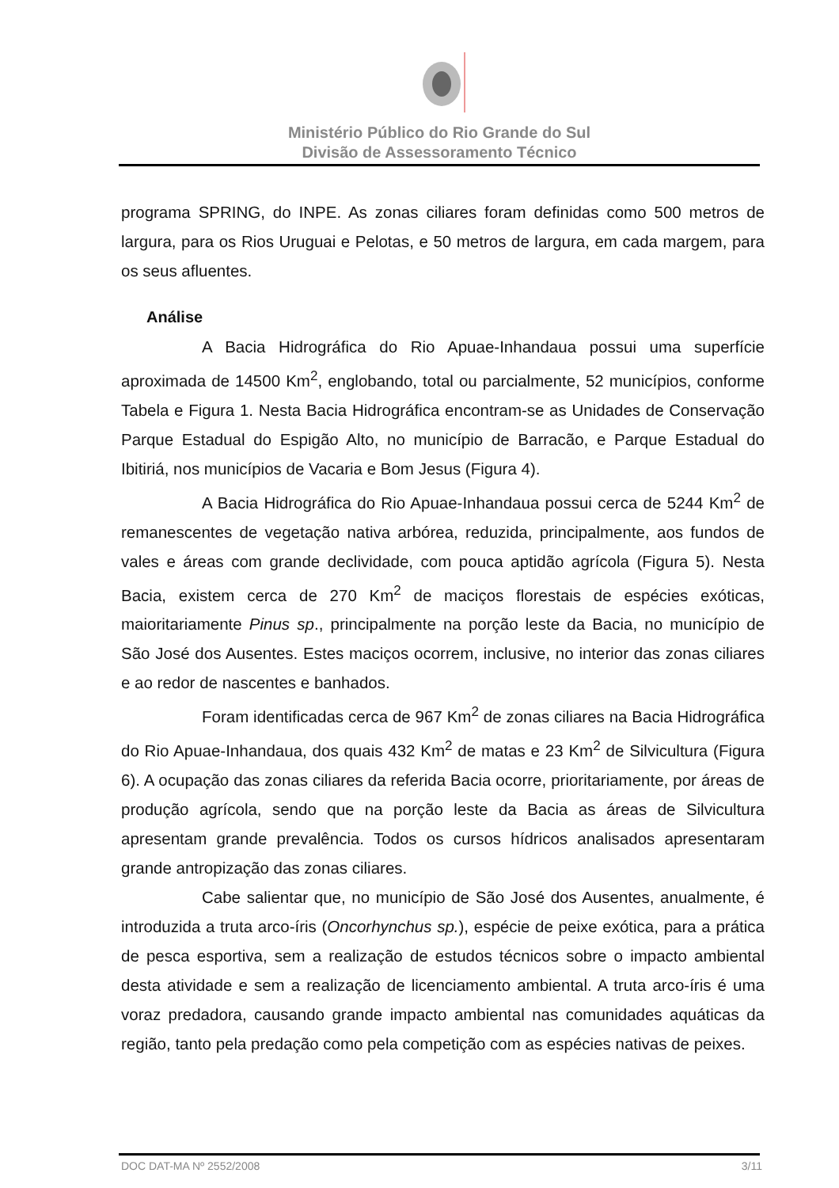Ministério Público do Rio Grande do Sul
Divisão de Assessoramento Técnico
programa SPRING, do INPE. As zonas ciliares foram definidas como 500 metros de largura, para os Rios Uruguai e Pelotas, e 50 metros de largura, em cada margem, para os seus afluentes.
Análise
A Bacia Hidrográfica do Rio Apuae-Inhandaua possui uma superfície aproximada de 14500 Km<sup>2</sup>, englobando, total ou parcialmente, 52 municípios, conforme Tabela e Figura 1. Nesta Bacia Hidrográfica encontram-se as Unidades de Conservação Parque Estadual do Espigão Alto, no município de Barracão, e Parque Estadual do Ibitiriá, nos municípios de Vacaria e Bom Jesus (Figura 4).
A Bacia Hidrográfica do Rio Apuae-Inhandaua possui cerca de 5244 Km<sup>2</sup> de remanescentes de vegetação nativa arbórea, reduzida, principalmente, aos fundos de vales e áreas com grande declividade, com pouca aptidão agrícola (Figura 5). Nesta Bacia, existem cerca de 270 Km<sup>2</sup> de maciços florestais de espécies exóticas, maioritariamente Pinus sp., principalmente na porção leste da Bacia, no município de São José dos Ausentes. Estes maciços ocorrem, inclusive, no interior das zonas ciliares e ao redor de nascentes e banhados.
Foram identificadas cerca de 967 Km<sup>2</sup> de zonas ciliares na Bacia Hidrográfica do Rio Apuae-Inhandaua, dos quais 432 Km<sup>2</sup> de matas e 23 Km<sup>2</sup> de Silvicultura (Figura 6). A ocupação das zonas ciliares da referida Bacia ocorre, prioritariamente, por áreas de produção agrícola, sendo que na porção leste da Bacia as áreas de Silvicultura apresentam grande prevalência. Todos os cursos hídricos analisados apresentaram grande antropização das zonas ciliares.
Cabe salientar que, no município de São José dos Ausentes, anualmente, é introduzida a truta arco-íris (Oncorhynchus sp.), espécie de peixe exótica, para a prática de pesca esportiva, sem a realização de estudos técnicos sobre o impacto ambiental desta atividade e sem a realização de licenciamento ambiental. A truta arco-íris é uma voraz predadora, causando grande impacto ambiental nas comunidades aquáticas da região, tanto pela predação como pela competição com as espécies nativas de peixes.
DOC DAT-MA Nº 2552/2008 3/11